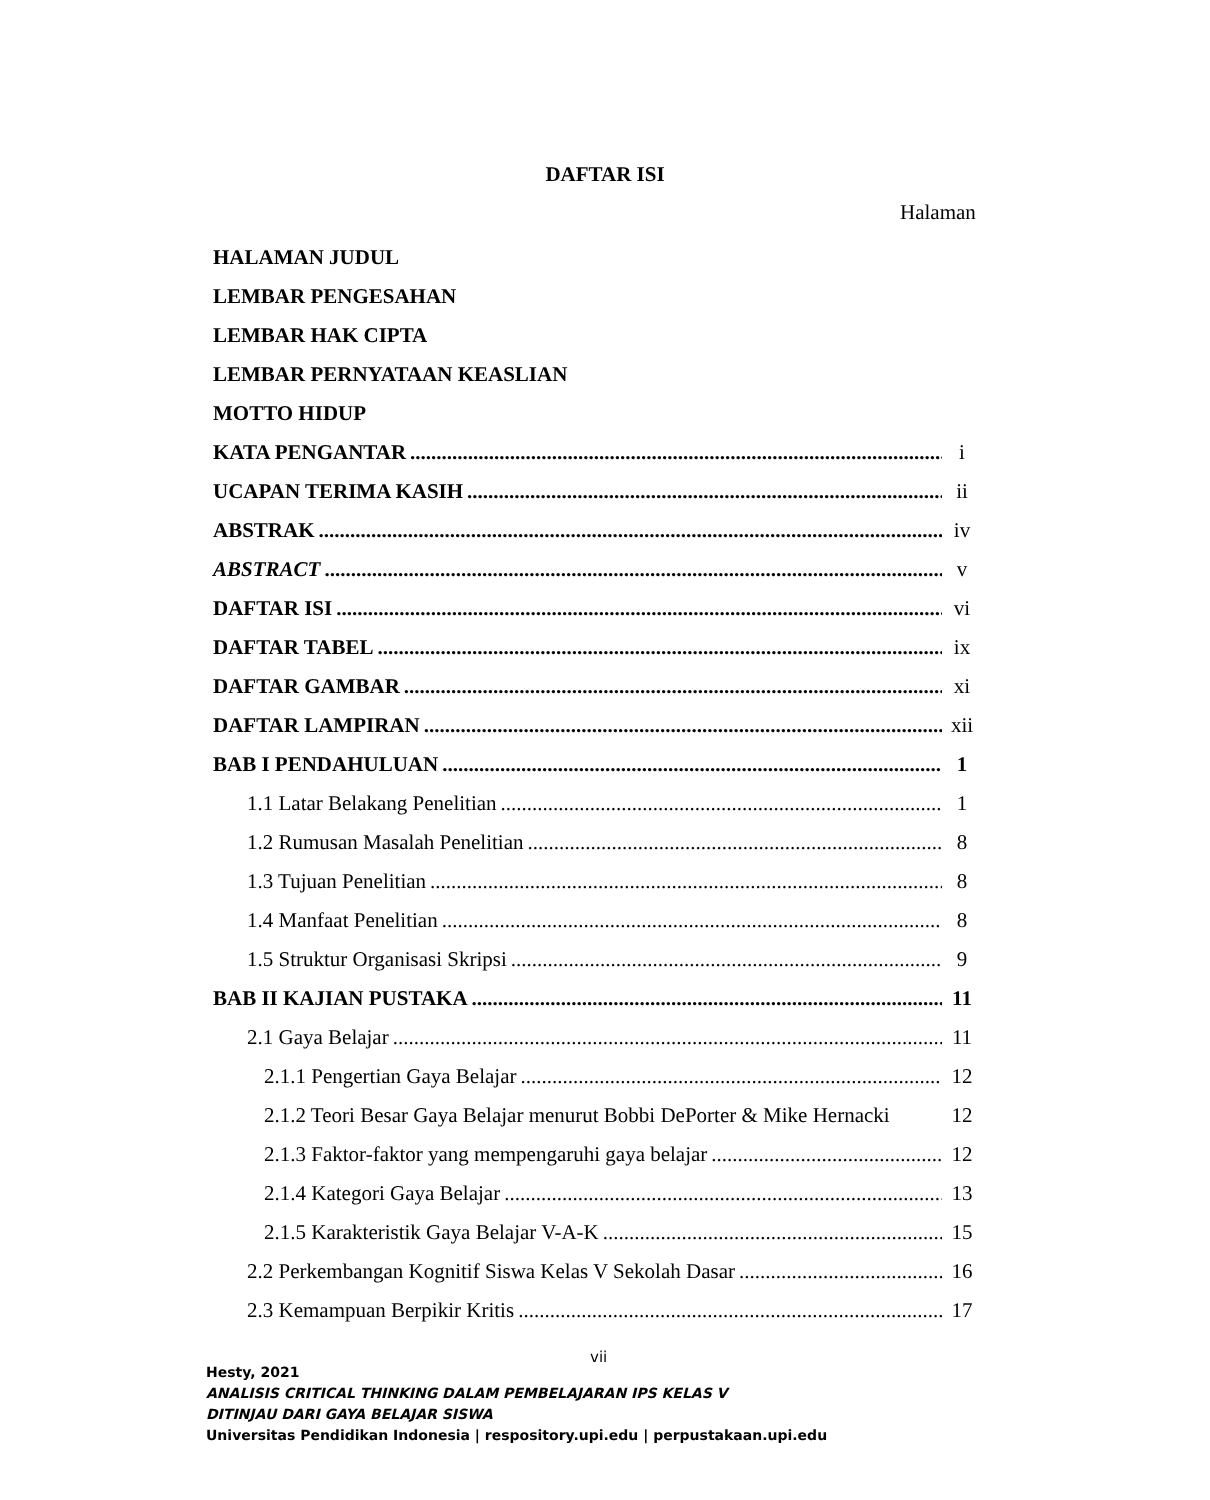DAFTAR ISI
Halaman
HALAMAN JUDUL
LEMBAR PENGESAHAN
LEMBAR HAK CIPTA
LEMBAR PERNYATAAN KEASLIAN
MOTTO HIDUP
KATA PENGANTAR i
UCAPAN TERIMA KASIH ii
ABSTRAK iv
ABSTRACT v
DAFTAR ISI vi
DAFTAR TABEL ix
DAFTAR GAMBAR xi
DAFTAR LAMPIRAN xii
BAB I PENDAHULUAN 1
1.1 Latar Belakang Penelitian 1
1.2 Rumusan Masalah Penelitian 8
1.3 Tujuan Penelitian 8
1.4 Manfaat Penelitian 8
1.5 Struktur Organisasi Skripsi 9
BAB II KAJIAN PUSTAKA 11
2.1 Gaya Belajar 11
2.1.1 Pengertian Gaya Belajar 12
2.1.2 Teori Besar Gaya Belajar menurut Bobbi DePorter & Mike Hernacki 12
2.1.3 Faktor-faktor yang mempengaruhi gaya belajar 12
2.1.4 Kategori Gaya Belajar 13
2.1.5 Karakteristik Gaya Belajar V-A-K 15
2.2 Perkembangan Kognitif Siswa Kelas V Sekolah Dasar 16
2.3 Kemampuan Berpikir Kritis 17
vii
Hesty, 2021
ANALISIS CRITICAL THINKING DALAM PEMBELAJARAN IPS KELAS V
DITINJAU DARI GAYA BELAJAR SISWA
Universitas Pendidikan Indonesia | respository.upi.edu | perpustakaan.upi.edu